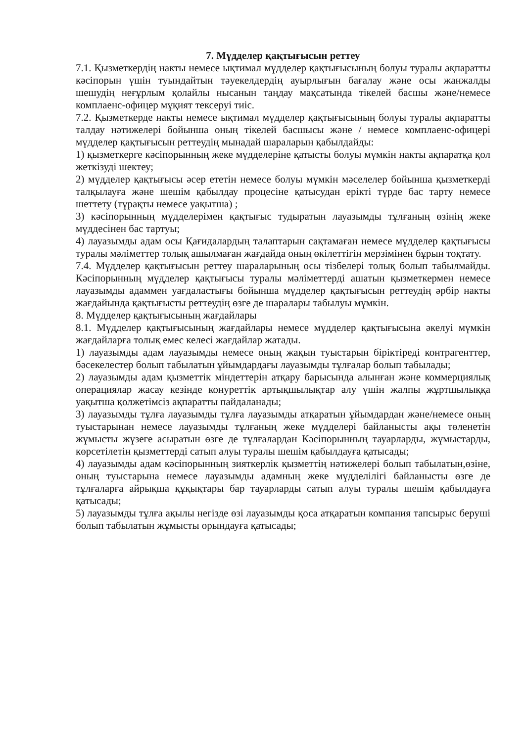7. Мүдделер қақтығысын реттеу
7.1. Қызметкердің накты немесе ықтимал мүдделер қақтығысының болуы туралы ақпаратты кәсіпорын үшін туындайтын тәуекелдердің ауырлығын бағалау және осы жанжалды шешудің неғұрлым қолайлы нысанын таңдау мақсатында тікелей басшы және/немесе комплаенс-офицер мұқият тексеруі тиіс.
7.2. Қызметкерде накты немесе ықтимал мүдделер қақтығысының болуы туралы ақпаратты талдау нәтижелері бойынша оның тікелей басшысы және / немесе комплаенс-офицері мүдделер қақтығысын реттеудің мынадай шараларын қабылдайды:
1) қызметкерге кәсіпорынның жеке мүдделеріне қатысты болуы мүмкін накты ақпаратқа қол жеткізуді шектеу;
2) мүдделер қақтығысы әсер ететін немесе болуы мүмкін мәселелер бойынша қызметкерді талқылауға және шешім қабылдау процесіне қатысудан ерікті түрде бас тарту немесе шеттету (тұрақты немесе уақытша) ;
3) кәсіпорынның мүдделерімен қақтығыс тудыратын лауазымды тұлғаның өзінің жеке мүддесінен бас тартуы;
4) лауазымды адам осы Қағидалардың талаптарын сақтамаған немесе мүдделер қақтығысы туралы мәліметтер толық ашылмаған жағдайда оның өкілеттігін мерзімінен бұрын тоқтату.
7.4. Мүдделер қақтығысын реттеу шараларының осы тізбелері толық болып табылмайды. Кәсіпорынның мүдделер қақтығысы туралы мәліметтерді ашатын қызметкермен немесе лауазымды адаммен уағдаластығы бойынша мүдделер қақтығысын реттеудің әрбір накты жағдайында қақтығысты реттеудің өзге де шаралары табылуы мүмкін.
8. Мүдделер қақтығысының жағдайлары
8.1. Мүдделер қақтығысының жағдайлары немесе мүдделер қақтығысына әкелуі мүмкін жағдайларға толық емес келесі жағдайлар жатады.
1) лауазымды адам лауазымды немесе оның жақын туыстарын біріктіреді контрагенттер, бәсекелестер болып табылатын ұйымдардағы лауазымды тұлғалар болып табылады;
2) лауазымды адам қызметтік міндеттерін атқару барысында алынған және коммерциялық операциялар жасау кезінде конуреттік артықшылықтар алу үшін жалпы жұртшылыққа уақытша қолжетімсіз ақпаратты пайдаланады;
3) лауазымды тұлға лауазымды тұлға лауазымды атқаратын ұйымдардан және/немесе оның туыстарынан немесе лауазымды тұлғаның жеке мүдделері байланысты ақы төленетін жұмысты жүзеге асыратын өзге де тұлғалардан Кәсіпорынның тауарларды, жұмыстарды, көрсетілетін қызметтерді сатып алуы туралы шешім қабылдауға қатысады;
4) лауазымды адам кәсіпорынның зияткерлік қызметтің нәтижелері болып табылатын,өзіне, оның туыстарына немесе лауазымды адамның жеке мүдделілігі байланысты өзге де тұлғаларға айрықша құқықтары бар тауарларды сатып алуы туралы шешім қабылдауға қатысады;
5) лауазымды тұлға ақылы негізде өзі лауазымды қоса атқаратын компания тапсырыс беруші болып табылатын жұмысты орындауға қатысады;